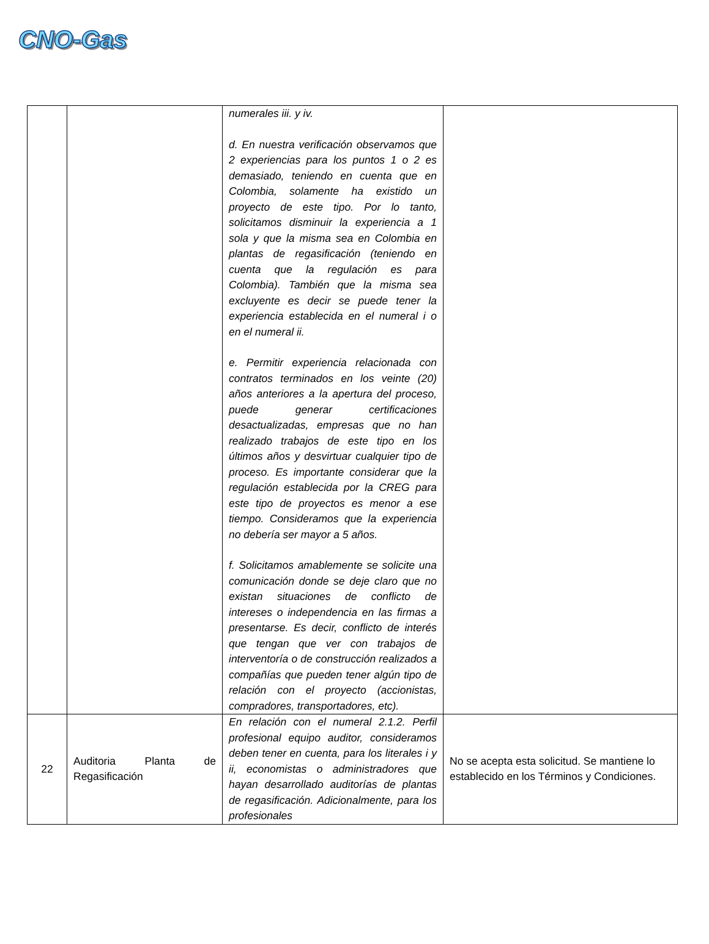CNO-Gas
| | | numerales iii. y iv. d. En nuestra verificación observamos que 2 experiencias para los puntos 1 o 2 es demasiado, teniendo en cuenta que en Colombia, solamente ha existido un proyecto de este tipo. Por lo tanto, solicitamos disminuir la experiencia a 1 sola y que la misma sea en Colombia en plantas de regasificación (teniendo en cuenta que la regulación es para Colombia). También que la misma sea excluyente es decir se puede tener la experiencia establecida en el numeral i o en el numeral ii. e. Permitir experiencia relacionada con contratos terminados en los veinte (20) años anteriores a la apertura del proceso, puede generar certificaciones desactualizadas, empresas que no han realizado trabajos de este tipo en los últimos años y desvirtuar cualquier tipo de proceso. Es importante considerar que la regulación establecida por la CREG para este tipo de proyectos es menor a ese tiempo. Consideramos que la experiencia no debería ser mayor a 5 años. f. Solicitamos amablemente se solicite una comunicación donde se deje claro que no existan situaciones de conflicto de intereses o independencia en las firmas a presentarse. Es decir, conflicto de interés que tengan que ver con trabajos de interventoría o de construcción realizados a compañías que pueden tener algún tipo de relación con el proyecto (accionistas, compradores, transportadores, etc). | |
| 22 | Auditoria Planta de Regasificación | En relación con el numeral 2.1.2. Perfil profesional equipo auditor, consideramos deben tener en cuenta, para los literales i y ii, economistas o administradores que hayan desarrollado auditorías de plantas de regasificación. Adicionalmente, para los profesionales | No se acepta esta solicitud. Se mantiene lo establecido en los Términos y Condiciones. |